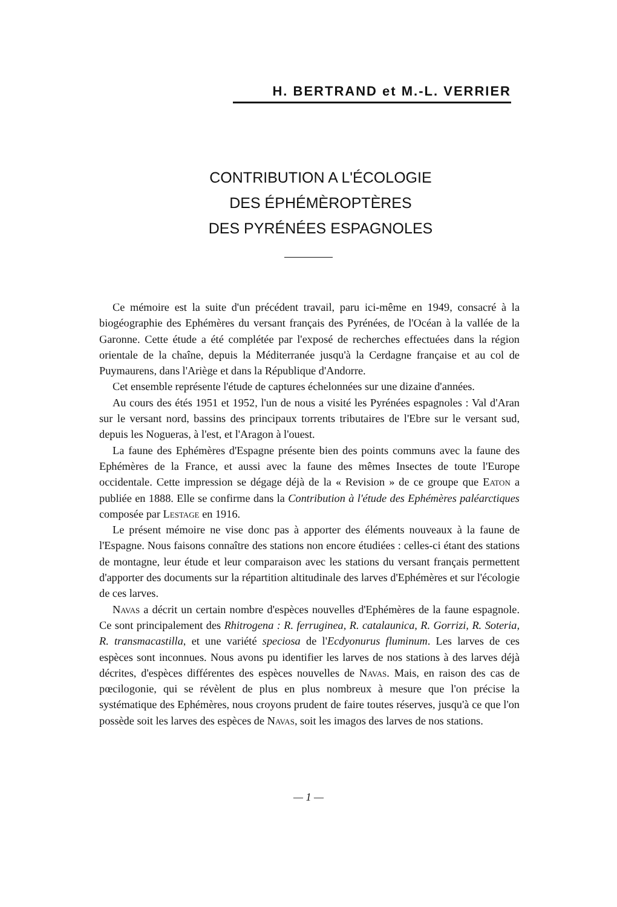H. BERTRAND et M.-L. VERRIER
CONTRIBUTION A L'ÉCOLOGIE
DES ÉPHÉMÈROPTÈRES
DES PYRÉNÉES ESPAGNOLES
Ce mémoire est la suite d'un précédent travail, paru ici-même en 1949, consacré à la biogéographie des Ephémères du versant français des Pyrénées, de l'Océan à la vallée de la Garonne. Cette étude a été complétée par l'exposé de recherches effectuées dans la région orientale de la chaîne, depuis la Méditerranée jusqu'à la Cerdagne française et au col de Puymaurens, dans l'Ariège et dans la République d'Andorre.
Cet ensemble représente l'étude de captures échelonnées sur une dizaine d'années.
Au cours des étés 1951 et 1952, l'un de nous a visité les Pyrénées espagnoles : Val d'Aran sur le versant nord, bassins des principaux torrents tributaires de l'Ebre sur le versant sud, depuis les Nogueras, à l'est, et l'Aragon à l'ouest.
La faune des Ephémères d'Espagne présente bien des points communs avec la faune des Ephémères de la France, et aussi avec la faune des mêmes Insectes de toute l'Europe occidentale. Cette impression se dégage déjà de la « Revision » de ce groupe que Eaton a publiée en 1888. Elle se confirme dans la Contribution à l'étude des Ephémères paléarctiques composée par Lestage en 1916.
Le présent mémoire ne vise donc pas à apporter des éléments nouveaux à la faune de l'Espagne. Nous faisons connaître des stations non encore étudiées : celles-ci étant des stations de montagne, leur étude et leur comparaison avec les stations du versant français permettent d'apporter des documents sur la répartition altitudinale des larves d'Ephémères et sur l'écologie de ces larves.
Navas a décrit un certain nombre d'espèces nouvelles d'Ephémères de la faune espagnole. Ce sont principalement des Rhitrogena : R. ferruginea, R. catalaunica, R. Gorrizi, R. Soteria, R. transmacastilla, et une variété speciosa de l'Ecdyonurus fluminum. Les larves de ces espèces sont inconnues. Nous avons pu identifier les larves de nos stations à des larves déjà décrites, d'espèces différentes des espèces nouvelles de Navas. Mais, en raison des cas de pœcilogonie, qui se révèlent de plus en plus nombreux à mesure que l'on précise la systématique des Ephémères, nous croyons prudent de faire toutes réserves, jusqu'à ce que l'on possède soit les larves des espèces de Navas, soit les imagos des larves de nos stations.
— 1 —